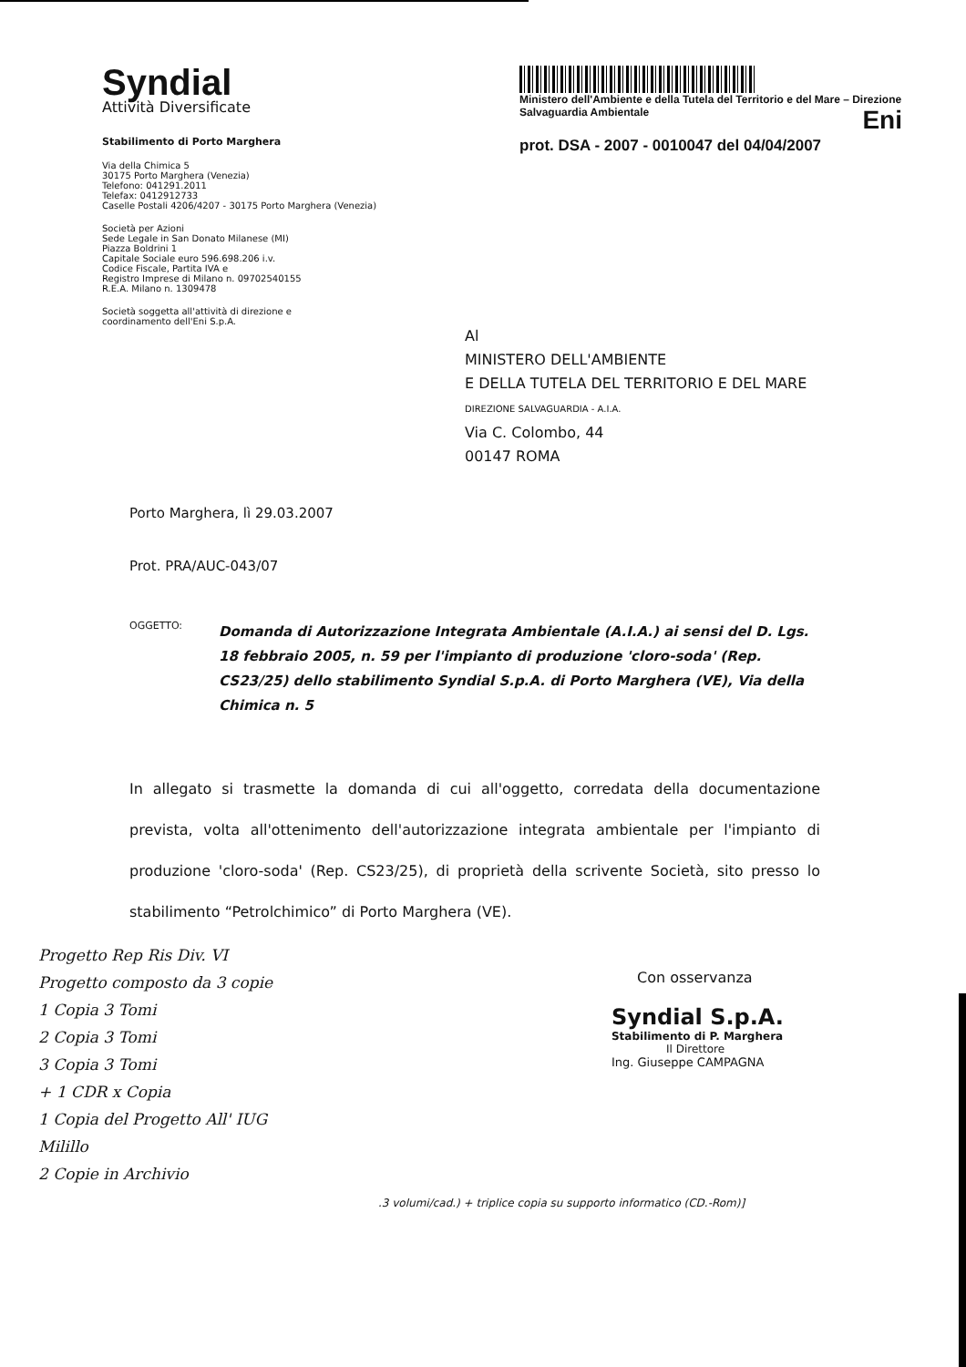Syndial
Attività Diversificate
Stabilimento di Porto Marghera
Via della Chimica 5
30175 Porto Marghera (Venezia)
Telefono: 041291.2011
Telefax: 0412912733
Caselle Postali 4206/4207 - 30175 Porto Marghera (Venezia)
Società per Azioni
Sede Legale in San Donato Milanese (MI)
Piazza Boldrini 1
Capitale Sociale euro 596.698.206 i.v.
Codice Fiscale, Partita IVA e
Registro Imprese di Milano n. 09702540155
R.E.A. Milano n. 1309478
Società soggetta all'attività di direzione e
coordinamento dell'Eni S.p.A.
Ministero dell'Ambiente e della Tutela del Territorio e del Mare – Direzione Salvaguardia Ambientale Eni
prot. DSA - 2007 - 0010047 del 04/04/2007
Al
MINISTERO DELL'AMBIENTE
E DELLA TUTELA DEL TERRITORIO E DEL MARE
DIREZIONE SALVAGUARDIA - A.I.A.
Via C. Colombo, 44
00147 ROMA
Porto Marghera, lì 29.03.2007
Prot. PRA/AUC-043/07
OGGETTO: Domanda di Autorizzazione Integrata Ambientale (A.I.A.) ai sensi del D. Lgs. 18 febbraio 2005, n. 59 per l'impianto di produzione 'cloro-soda' (Rep. CS23/25) dello stabilimento Syndial S.p.A. di Porto Marghera (VE), Via della Chimica n. 5
In allegato si trasmette la domanda di cui all'oggetto, corredata della documentazione prevista, volta all'ottenimento dell'autorizzazione integrata ambientale per l'impianto di produzione 'cloro-soda' (Rep. CS23/25), di proprietà della scrivente Società, sito presso lo stabilimento “Petrolchimico” di Porto Marghera (VE).
Progetto Rep Ris Div. VI
Progetto composto da 3 copie
1 Copia 3 Tomi
2 Copia 3 Tomi
3 Copia 3 Tomi
+ 1 CDR x Copia
1 Copia del Progetto All' IUG
Milillo
2 Copie in Archivio
Con osservanza
Syndial S.p.A.
Stabilimento di P. Marghera
Il Direttore
Ing. Giuseppe CAMPAGNA
.3 volumi/cad.) + triplice copia su supporto informatico (CD.-Rom)]